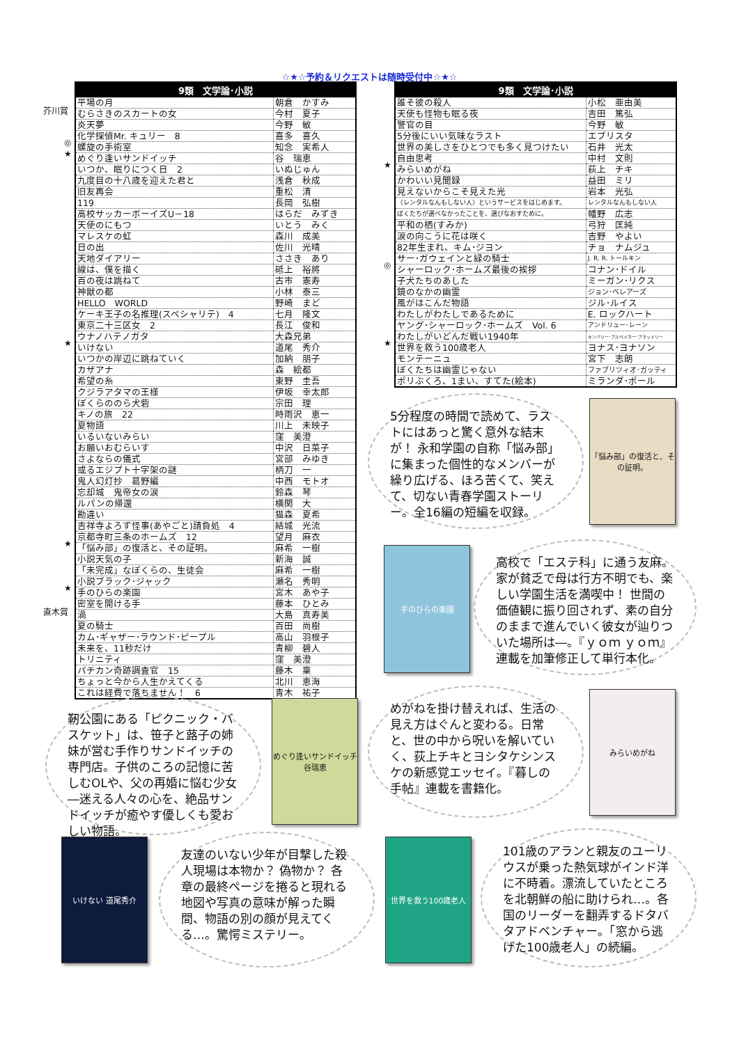☆★☆予約＆リクエストは随時受付中☆★☆
| 9類 文学論･小説 | |
| --- | --- |
| 平場の月 | 朝倉 かすみ |
| むらさきのスカートの女 | 今村 夏子 |
| 炎天夢 | 今野 敏 |
| 化学探偵Mr. キュリー 8 | 喜多 喜久 |
| 螺旋の手術室 | 知念 実希人 |
| めぐり逢いサンドイッチ | 谷 瑞恵 |
| いつか、眠りにつく日 2 | いぬじゅん |
| 九度目の十八歳を迎えた君と | 浅倉 秋成 |
| 旧友再会 | 重松 清 |
| 119 | 長岡 弘樹 |
| 高校サッカーボーイズU－18 | はらだ みずき |
| 天使のにもつ | いとう みく |
| マレスケの虹 | 森川 成美 |
| 日の出 | 佐川 光晴 |
| 天地ダイアリー | ささき あり |
| 線は、僕を描く | 砥上 裕將 |
| 百の夜は跳ねて | 古市 憲寿 |
| 神獣の都 | 小林 泰三 |
| HELLO WORLD | 野崎 まど |
| ケーキ王子の名推理(スペシャリテ) 4 | 七月 隆文 |
| 東京二十三区女 2 | 長江 俊和 |
| ウナノハテノガタ | 大森兄弟 |
| いけない | 道尾 秀介 |
| いつかの岸辺に跳ねていく | 加納 朋子 |
| カザアナ | 森 絵都 |
| 希望の糸 | 東野 圭吾 |
| クジラアタマの王様 | 伊坂 幸太郎 |
| ぼくらののら犬砦 | 宗田 理 |
| キノの旅 22 | 時雨沢 恵一 |
| 夏物語 | 川上 未映子 |
| いるいないみらい | 窪 美澄 |
| お願いおむらいす | 中沢 日菜子 |
| さよならの儀式 | 宮部 みゆき |
| 或るエジプト十字架の謎 | 柄刀 一 |
| 鬼人幻灯抄 葛野編 | 中西 モトオ |
| 忘却城 鬼帝女の涙 | 鈴森 琴 |
| ルパンの帰還 | 横関 大 |
| 勘違い | 猫森 夏希 |
| 吉祥寺よろず怪事(あやごと)請負処 4 | 結城 光流 |
| 京都寺町三条のホームズ 12 | 望月 麻衣 |
| 「悩み部」の復活と、その証明。 | 麻希 一樹 |
| 小説天気の子 | 新海 誠 |
| 「未完成」なぼくらの、生徒会 | 麻希 一樹 |
| 小説ブラック･ジャック | 瀬名 秀明 |
| 手のひらの楽園 | 宮木 あや子 |
| 密室を開ける手 | 藤本 ひとみ |
| 渦 | 大島 真寿美 |
| 夏の騎士 | 百田 尚樹 |
| カム･ギャザー･ラウンド･ピープル | 高山 羽根子 |
| 未来を、11秒だけ | 青柳 碧人 |
| トリニティ | 窪 美澄 |
| パチカン奇跡調査官 15 | 藤木 稟 |
| ちょっと今から人生かえてくる | 北川 恵海 |
| これは経費で落ちません！ 6 | 青木 祐子 |
芥川賞
◎
★
★
★
★
直木賞
| 9類 文学論･小説 | |
| --- | --- |
| 誰そ彼の殺人 | 小松 亜由美 |
| 天使も怪物も眠る夜 | 吉田 篤弘 |
| 警官の目 | 今野 敏 |
| 5分後にいい気味なラスト | エブリスタ |
| 世界の美しさをひとつでも多く見つけたい | 石井 光太 |
| 自由思考 | 中村 文則 |
| みらいめがね | 荻上 チキ |
| かわいい見聞録 | 益田 ミリ |
| 見えないからこそ見えた光 | 岩本 光弘 |
| 〈レンタルなんもしない人〉というサービスをはじめます。 | レンタルなんもしない人 |
| ぼくたちが選べなかったことを、選びなおすために。 | 幡野 広志 |
| 平和の栖(すみか) | 弓狩 匡純 |
| 涙の向こうに花は咲く | 吉野 やよい |
| 82年生まれ、キム･ジヨン | チョ ナムジュ |
| サー･ガウェインと緑の騎士 | J. R. R. トールキン |
| シャーロック･ホームズ最後の挨拶 | コナン･ドイル |
| 子犬たちのあした | ミーガン･リクス |
| 鏡のなかの幽霊 | ジョン･ベレアーズ |
| 風がはこんだ物語 | ジル･ルイス |
| わたしがわたしであるために | E. ロックハート |
| ヤング･シャーロック･ホームズ Vol. 6 | アンドリュー･レーン |
| わたしがいどんだ戦い1940年 | キンバリー･ブルベイカー･ブラッドリー |
| 世界を救う100歳老人 | ヨナス･ヨナソン |
| モンテーニュ | 宮下 志朗 |
| ぼくたちは幽霊じゃない | ファブリツィオ･ガッティ |
| ポリぶくろ、1まい、すてた(絵本) | ミランダ･ポール |
★
◎
★
5分程度の時間で読めて、ラストにはあっと驚く意外な結末が！ 永和学園の自称「悩み部」に集まった個性的なメンバーが繰り広げる、ほろ苦くて、笑えて、切ない青春学園ストーリー。全16編の短編を収録。
「悩み部」の復活と、その証明。
手のひらの楽園
高校で「エステ科」に通う友麻。家が貧乏で母は行方不明でも、楽しい学園生活を満喫中！ 世間の価値観に振り回されず、素の自分のままで進んでいく彼女が辿りついた場所は―。『ｙｏｍ ｙｏｍ』連載を加筆修正して単行本化。
靭公園にある「ピクニック・バスケット」は、笹子と蕗子の姉妹が営む手作りサンドイッチの専門店。子供のころの記憶に苦しむOLや、父の再婚に悩む少女―迷える人々の心を、絶品サンドイッチが癒やす優しくも愛おしい物語。
めぐり逢いサンドイッチ 谷瑞恵
めがねを掛け替えれば、生活の見え方はぐんと変わる。日常と、世の中から呪いを解いていく、荻上チキとヨシタケシンスケの新感覚エッセイ。『暮しの手帖』連載を書籍化。
みらいめがね
いけない 道尾秀介
友達のいない少年が目撃した殺人現場は本物か？ 偽物か？ 各章の最終ページを捲ると現れる地図や写真の意味が解った瞬間、物語の別の顔が見えてくる…。驚愕ミステリー。
世界を救う100歳老人
101歳のアランと親友のユーリウスが乗った熱気球がインド洋に不時着。漂流していたところを北朝鮮の船に助けられ…。各国のリーダーを翻弄するドタバタアドベンチャー。「窓から逃げた100歳老人」の続編。